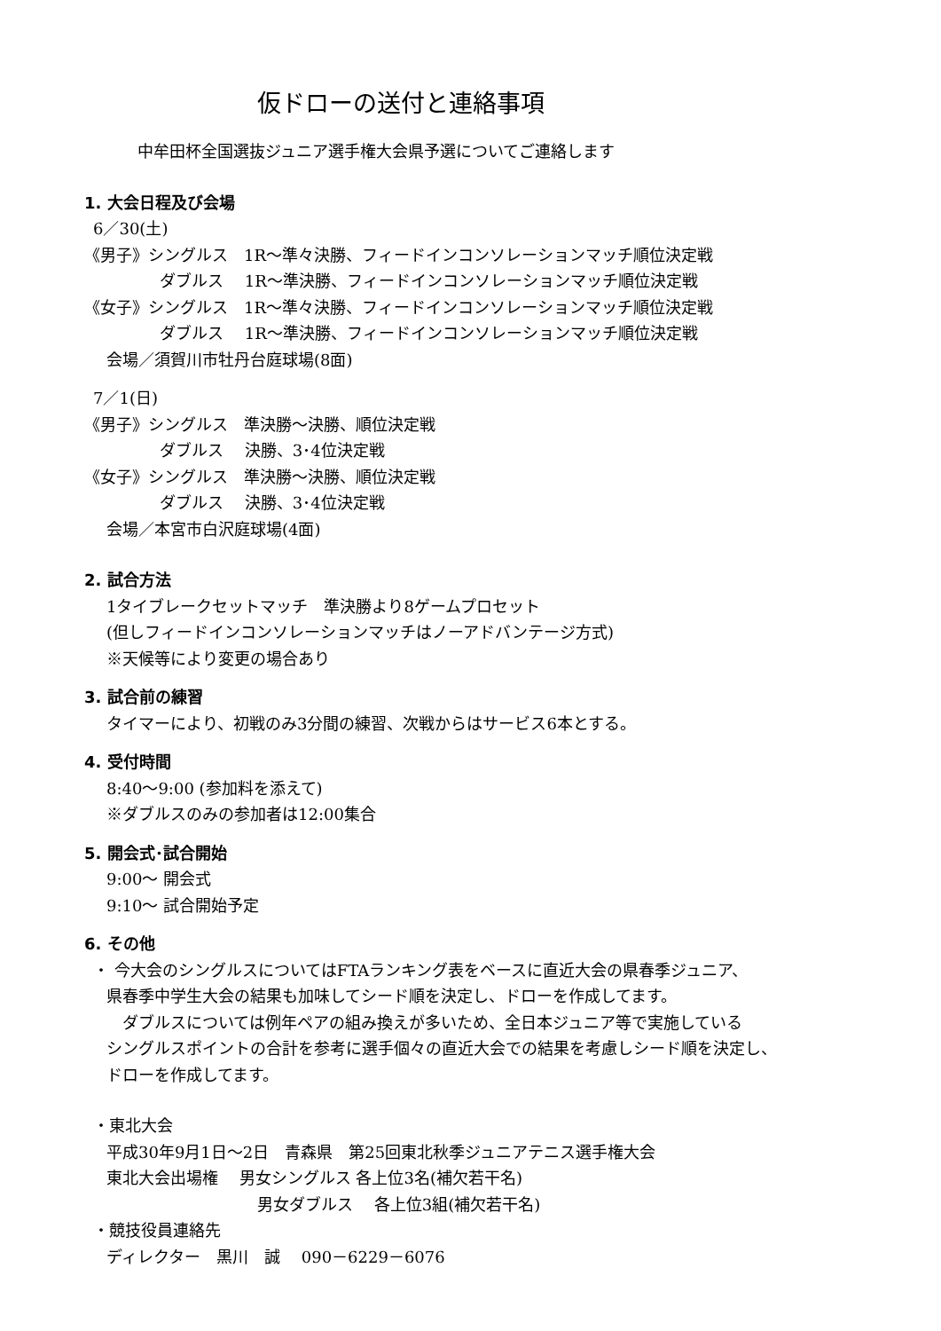仮ドローの送付と連絡事項
中牟田杯全国選抜ジュニア選手権大会県予選についてご連絡します
1. 大会日程及び会場
6／30(土)
《男子》シングルス　1R～準々決勝、フィードインコンソレーションマッチ順位決定戦
ダブルス　 1R～準決勝、フィードインコンソレーションマッチ順位決定戦
《女子》シングルス　1R～準々決勝、フィードインコンソレーションマッチ順位決定戦
ダブルス　 1R～準決勝、フィードインコンソレーションマッチ順位決定戦
会場／須賀川市牡丹台庭球場(8面)
7／1(日)
《男子》シングルス　準決勝～決勝、順位決定戦
ダブルス　 決勝、3･4位決定戦
《女子》シングルス　準決勝～決勝、順位決定戦
ダブルス　 決勝、3･4位決定戦
会場／本宮市白沢庭球場(4面)
2. 試合方法
1タイブレークセットマッチ　準決勝より8ゲームプロセット
(但しフィードインコンソレーションマッチはノーアドバンテージ方式)
※天候等により変更の場合あり
3. 試合前の練習
タイマーにより、初戦のみ3分間の練習、次戦からはサービス6本とする。
4. 受付時間
8:40～9:00 (参加料を添えて)
※ダブルスのみの参加者は12:00集合
5. 開会式･試合開始
9:00～ 開会式
9:10～ 試合開始予定
6. その他
・ 今大会のシングルスについてはFTAランキング表をベースに直近大会の県春季ジュニア、
県春季中学生大会の結果も加味してシード順を決定し、ドローを作成してます。
　ダブルスについては例年ペアの組み換えが多いため、全日本ジュニア等で実施している
シングルスポイントの合計を参考に選手個々の直近大会での結果を考慮しシード順を決定し、
ドローを作成してます。
・東北大会
平成30年9月1日～2日　青森県　第25回東北秋季ジュニアテニス選手権大会
東北大会出場権　 男女シングルス 各上位3名(補欠若干名)
男女ダブルス　 各上位3組(補欠若干名)
・競技役員連絡先
ディレクター　黒川　誠　 090－6229－6076